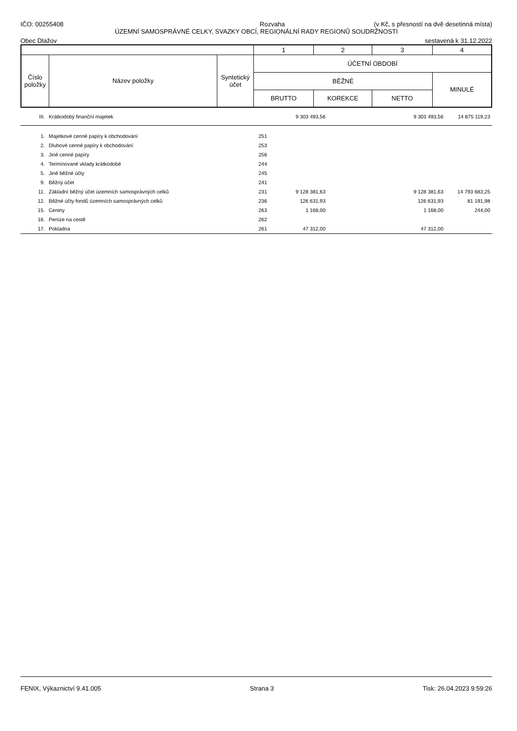IČO: 00255408 Rozvaha (v Kč, s přesností na dvě desetinná místa)
ÚZEMNÍ SAMOSPRÁVNÉ CELKY, SVAZKY OBCÍ, REGIONÁLNÍ RADY REGIONŮ SOUDRŽNOSTI
Obec Dlažov sestavená k 31.12.2022
| | | | 1 | 2 | 3 | 4 |
| Číslo položky | Název položky | Syntetický účet | ÚČETNÍ OBDOBÍ | | | |
| | | | BĚŽNÉ | | | MINULÉ |
| | | | BRUTTO | KOREKCE | NETTO | |
| III. | Krátkodobý finanční majetek | | 9 303 493,56 | | 9 303 493,56 | 14 875 119,23 |
| 1. | Majetkové cenné papíry k obchodování | 251 | | | | |
| 2. | Dluhové cenné papíry k obchodování | 253 | | | | |
| 3. | Jiné cenné papíry | 256 | | | | |
| 4. | Termínované vklady krátkodobé | 244 | | | | |
| 5. | Jiné běžné účty | 245 | | | | |
| 9. | Běžný účet | 241 | | | | |
| 11. | Základní běžný účet územních samosprávných celků | 231 | 9 128 381,63 | | 9 128 381,63 | 14 793 683,25 |
| 12. | Běžné účty fondů územních samosprávných celků | 236 | 126 631,93 | | 126 631,93 | 81 191,98 |
| 15. | Ceniny | 263 | 1 168,00 | | 1 168,00 | 244,00 |
| 16. | Peníze na cestě | 262 | | | | |
| 17. | Pokladna | 261 | 47 312,00 | | 47 312,00 | |
FENIX, Výkaznictví 9.41.005 Strana 3 Tisk: 26.04.2023 9:59:26